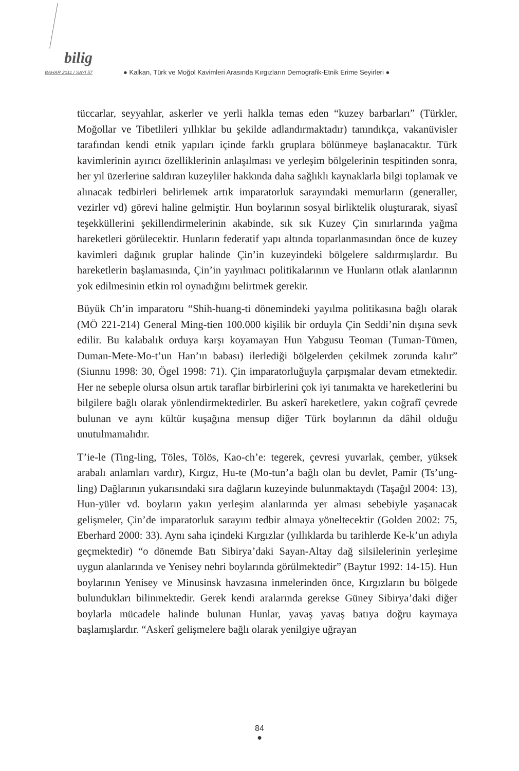bilig
BAHAR 2011 / SAYI 57
● Kalkan, Türk ve Moğol Kavimleri Arasında Kırgızların Demografik-Etnik Erime Seyirleri ●
tüccarlar, seyyahlar, askerler ve yerli halkla temas eden “kuzey barbarları” (Türkler, Moğollar ve Tibetlileri yıllıklar bu şekilde adlandırmaktadır) tanındıkça, vakanüvisler tarafından kendi etnik yapıları içinde farklı gruplara bölünmeye başlanacaktır. Türk kavimlerinin ayırıcı özelliklerinin anlaşılması ve yerleşim bölgelerinin tespitinden sonra, her yıl üzerlerine saldıran kuzeyliler hakkında daha sağlıklı kaynaklarla bilgi toplamak ve alınacak tedbirleri belirlemek artık imparatorluk sarayındaki memurların (generaller, vezirler vd) görevi haline gelmiştir. Hun boylarının sosyal birliktelik oluşturarak, siyasî teşekküllerini şekillendirmelerinin akabinde, sık sık Kuzey Çin sınırlarında yağma hareketleri görülecektir. Hunların federatif yapı altında toparlanmasından önce de kuzey kavimleri dağınık gruplar halinde Çin’in kuzeyindeki bölgelere saldırmışlardır. Bu hareketlerin başlamasında, Çin’in yayılmacı politikalarının ve Hunların otlak alanlarının yok edilmesinin etkin rol oynadığını belirtmek gerekir.
Büyük Ch’in imparatoru “Shih-huang-ti dönemindeki yayılma politikasına bağlı olarak (MÖ 221-214) General Ming-tien 100.000 kişilik bir orduyla Çin Seddi’nin dışına sevk edilir. Bu kalabalık orduya karşı koyamayan Hun Yabgusu Teoman (Tuman-Tümen, Duman-Mete-Mo-t’un Han’ın babası) ilerlediği bölgelerden çekilmek zorunda kalır” (Siunnu 1998: 30, Ögel 1998: 71). Çin imparatorluğuyla çarpışmalar devam etmektedir. Her ne sebeple olursa olsun artık taraflar birbirlerini çok iyi tanımakta ve hareketlerini bu bilgilere bağlı olarak yönlendirmektedirler. Bu askerî hareketlere, yakın coğrafî çevrede bulunan ve aynı kültür kuşağına mensup diğer Türk boylarının da dâhil olduğu unutulmamalıdır.
T’ie-le (Ting-ling, Töles, Tölös, Kao-ch’e: tegerek, çevresi yuvarlak, çember, yüksek arabalı anlamları vardır), Kırgız, Hu-te (Mo-tun’a bağlı olan bu devlet, Pamir (Ts’ung-ling) Dağlarının yukarısındaki sıra dağların kuzeyinde bulunmaktaydı (Taşağıl 2004: 13), Hun-yüler vd. boyların yakın yerleşim alanlarında yer alması sebebiyle yaşanacak gelişmeler, Çin’de imparatorluk sarayını tedbir almaya yöneltecektir (Golden 2002: 75, Eberhard 2000: 33). Aynı saha içindeki Kırgızlar (yıllıklarda bu tarihlerde Ke-k’un adıyla geçmektedir) “o dönemde Batı Sibirya’daki Sayan-Altay dağ silsilelerinin yerleşime uygun alanlarında ve Yenisey nehri boylarında görülmektedir” (Baytur 1992: 14-15). Hun boylarının Yenisey ve Minusinsk havzasına inmelerinden önce, Kırgızların bu bölgede bulundukları bilinmektedir. Gerek kendi aralarında gerekse Güney Sibirya’daki diğer boylarla mücadele halinde bulunan Hunlar, yavaş yavaş batıya doğru kaymaya başlamışlardır. “Askerî gelişmelere bağlı olarak yenilgiye uğrayan
84
●